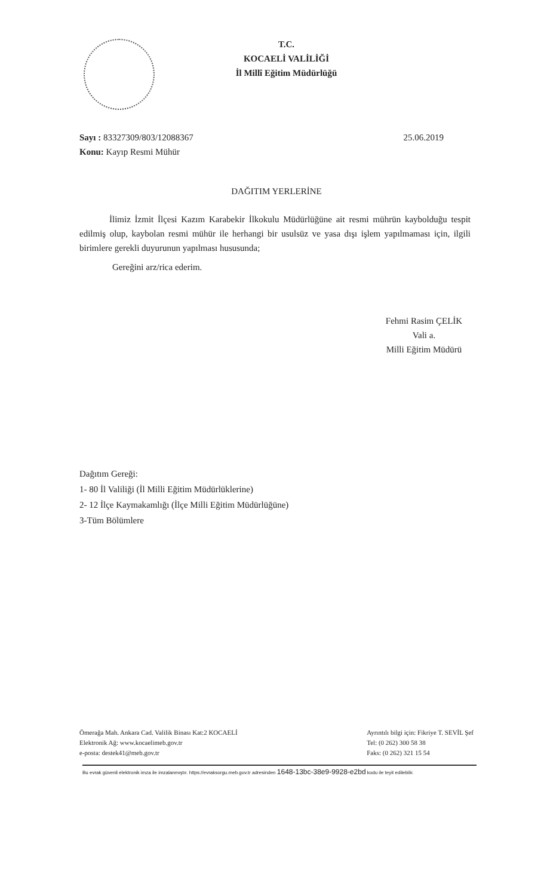T.C.
KOCAELİ VALİLİĞİ
İl Millî Eğitim Müdürlüğü
Sayı : 83327309/803/12088367 25.06.2019
Konu: Kayıp Resmi Mühür
DAĞITIM YERLERİNE
İlimiz İzmit İlçesi Kazım Karabekir İlkokulu Müdürlüğüne ait resmi mührün kaybolduğu tespit edilmiş olup, kaybolan resmi mühür ile herhangi bir usulsüz ve yasa dışı işlem yapılmaması için, ilgili birimlere gerekli duyurunun yapılması hususunda;
Gereğini arz/rica ederim.
Fehmi Rasim ÇELİK
Vali a.
Milli Eğitim Müdürü
Dağıtım Gereği:
1- 80 İl Valiliği (İl Milli Eğitim Müdürlüklerine)
2- 12 İlçe Kaymakamlığı (İlçe Milli Eğitim Müdürlüğüne)
3-Tüm Bölümlere
Ömerağa Mah. Ankara Cad. Valilik Binası Kat:2 KOCAELİ
Elektronik Ağ: www.kocaelimeb.gov.tr
e-posta: destek41@meb.gov.tr
Ayrıntılı bilgi için: Fikriye T. SEVİL Şef
Tel: (0 262) 300 58 38
Faks: (0 262) 321 15 54
Bu evrak güvenli elektronik imza ile imzalanmıştır. https://evraksorgu.meb.gov.tr adresinden 1648-13bc-38e9-9928-e2bd kodu ile teyit edilebilir.